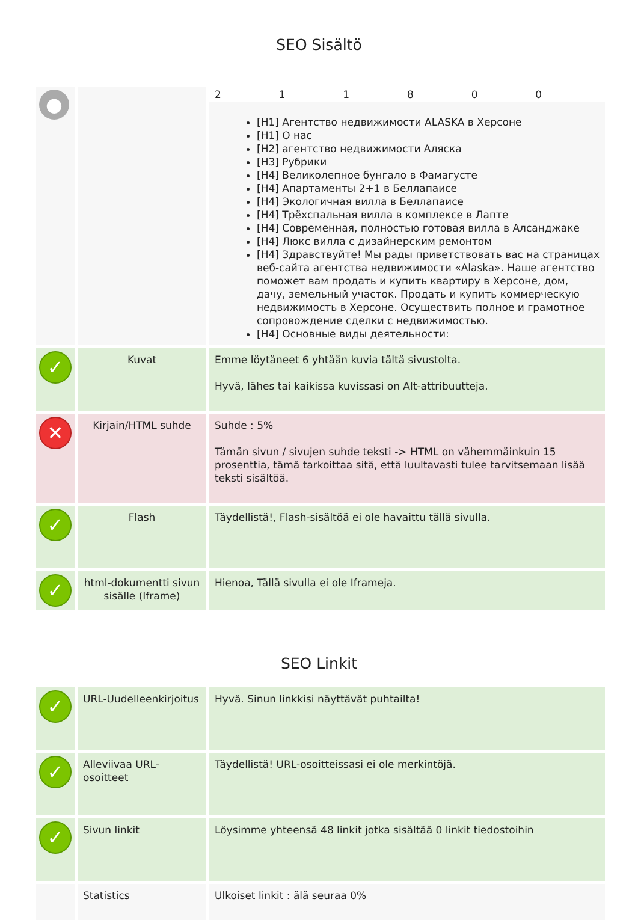SEO Sisältö
| ● | | 2 1 1 8 0 0 [H1] Агентство недвижимости ALASKA в Херсоне [H1] О нас [H2] агентство недвижимости Аляска [H3] Рубрики [H4] Великолепное бунгало в Фамагусте [H4] Апартаменты 2+1 в Беллапаисе [H4] Экологичная вилла в Беллапаисе [H4] Трёхспальная вилла в комплексе в Лапте [H4] Современная, полностью готовая вилла в Алсанджаке [H4] Люкс вилла с дизайнерским ремонтом [H4] Здравствуйте! Мы рады приветствовать вас на страницах веб-сайта агентства недвижимости «Alaska». Наше агентство поможет вам продать и купить квартиру в Херсоне, дом, дачу, земельный участок. Продать и купить коммерческую недвижимость в Херсоне. Осуществить полное и грамотное сопровождение сделки с недвижимостью. [H4] Основные виды деятельности: |
| ✓ | Kuvat | Emme löytäneet 6 yhtään kuvia tältä sivustolta. Hyvä, lähes tai kaikissa kuvissasi on Alt-attribuutteja. |
| ✕ | Kirjain/HTML suhde | Suhde : 5% Tämän sivun / sivujen suhde teksti -> HTML on vähemmäinkuin 15 prosenttia, tämä tarkoittaa sitä, että luultavasti tulee tarvitsemaan lisää teksti sisältöä. |
| ✓ | Flash | Täydellistä!, Flash-sisältöä ei ole havaittu tällä sivulla. |
| ✓ | html-dokumentti sivun sisälle (Iframe) | Hienoa, Tällä sivulla ei ole Iframeja. |
SEO Linkit
| ✓ | URL-Uudelleenkirjoitus | Hyvä. Sinun linkkisi näyttävät puhtailta! |
| ✓ | Alleviivaa URL-osoitteet | Täydellistä! URL-osoitteissasi ei ole merkintöjä. |
| ✓ | Sivun linkit | Löysimme yhteensä 48 linkit jotka sisältää 0 linkit tiedostoihin |
| | Statistics | Ulkoiset linkit : älä seuraa 0% |